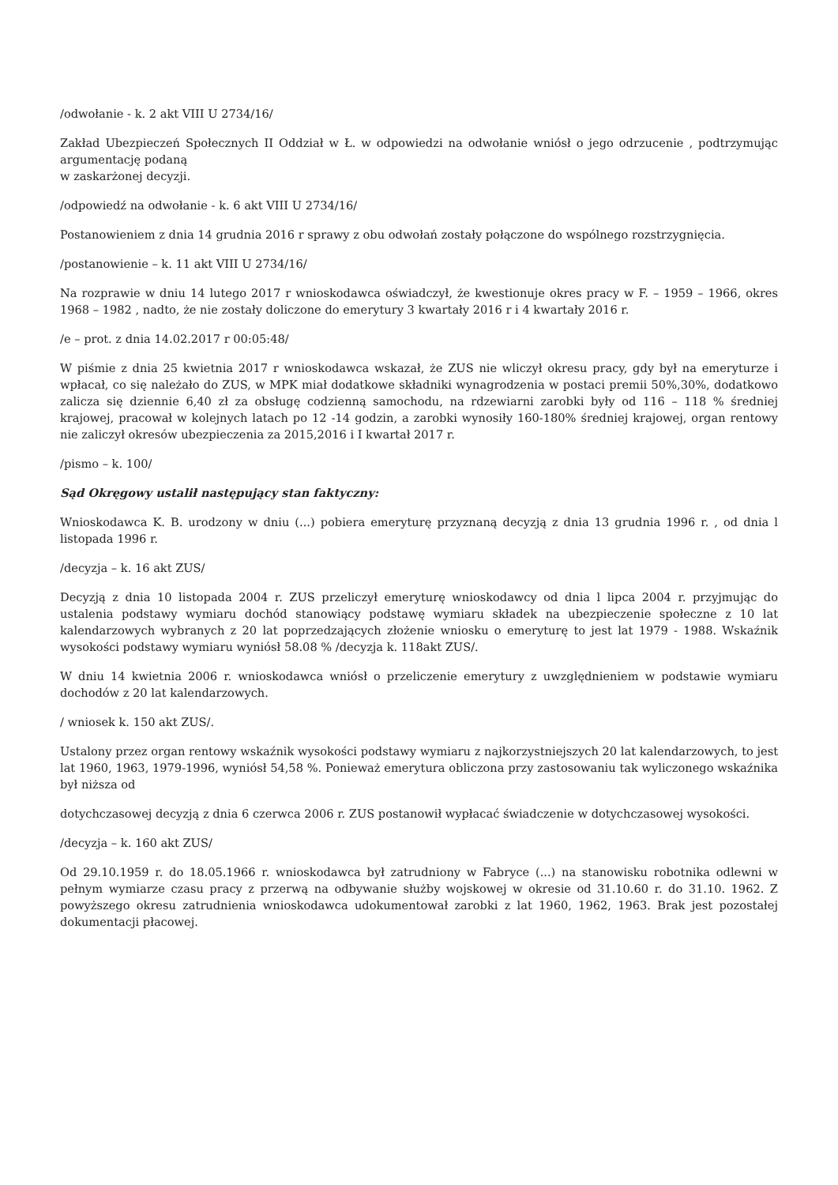/odwołanie - k. 2 akt VIII U 2734/16/
Zakład Ubezpieczeń Społecznych II Oddział w Ł. w odpowiedzi na odwołanie wniósł o jego odrzucenie , podtrzymując argumentację podaną
w zaskarżonej decyzji.
/odpowiedź na odwołanie - k. 6 akt VIII U 2734/16/
Postanowieniem z dnia 14 grudnia 2016 r sprawy z obu odwołań zostały połączone do wspólnego rozstrzygnięcia.
/postanowienie – k. 11 akt VIII U 2734/16/
Na rozprawie w dniu 14 lutego 2017 r wnioskodawca oświadczył, że kwestionuje okres pracy w F. – 1959 – 1966, okres 1968 – 1982 , nadto, że nie zostały doliczone do emerytury 3 kwartały 2016 r i 4 kwartały 2016 r.
/e – prot. z dnia 14.02.2017 r 00:05:48/
W piśmie z dnia 25 kwietnia 2017 r wnioskodawca wskazał, że ZUS nie wliczył okresu pracy, gdy był na emeryturze i wpłacał, co się należało do ZUS, w MPK miał dodatkowe składniki wynagrodzenia w postaci premii 50%,30%, dodatkowo zalicza się dziennie 6,40 zł za obsługę codzienną samochodu, na rdzewiarni zarobki były od 116 – 118 % średniej krajowej, pracował w kolejnych latach po 12 -14 godzin, a zarobki wynosiły 160-180% średniej krajowej, organ rentowy nie zaliczył okresów ubezpieczenia za 2015,2016 i I kwartał 2017 r.
/pismo – k. 100/
Sąd Okręgowy ustalił następujący stan faktyczny:
Wnioskodawca K. B. urodzony w dniu (...) pobiera emeryturę przyznaną decyzją z dnia 13 grudnia 1996 r. , od dnia l listopada 1996 r.
/decyzja – k. 16 akt ZUS/
Decyzją z dnia 10 listopada 2004 r. ZUS przeliczył emeryturę wnioskodawcy od dnia l lipca 2004 r. przyjmując do ustalenia podstawy wymiaru dochód stanowiący podstawę wymiaru składek na ubezpieczenie społeczne z 10 lat kalendarzowych wybranych z 20 lat poprzedzających złożenie wniosku o emeryturę to jest lat 1979 - 1988. Wskaźnik wysokości podstawy wymiaru wyniósł 58.08 % /decyzja k. 118akt ZUS/.
W dniu 14 kwietnia 2006 r. wnioskodawca wniósł o przeliczenie emerytury z uwzględnieniem w podstawie wymiaru dochodów z 20 lat kalendarzowych.
/ wniosek k. 150 akt ZUS/.
Ustalony przez organ rentowy wskaźnik wysokości podstawy wymiaru z najkorzystniejszych 20 lat kalendarzowych, to jest lat 1960, 1963, 1979-1996, wyniósł 54,58 %. Ponieważ emerytura obliczona przy zastosowaniu tak wyliczonego wskaźnika był niższa od
dotychczasowej decyzją z dnia 6 czerwca 2006 r. ZUS postanowił wypłacać świadczenie w dotychczasowej wysokości.
/decyzja – k. 160 akt ZUS/
Od 29.10.1959 r. do 18.05.1966 r. wnioskodawca był zatrudniony w Fabryce (...) na stanowisku robotnika odlewni w pełnym wymiarze czasu pracy z przerwą na odbywanie służby wojskowej w okresie od 31.10.60 r. do 31.10. 1962. Z powyższego okresu zatrudnienia wnioskodawca udokumentował zarobki z lat 1960, 1962, 1963. Brak jest pozostałej dokumentacji płacowej.